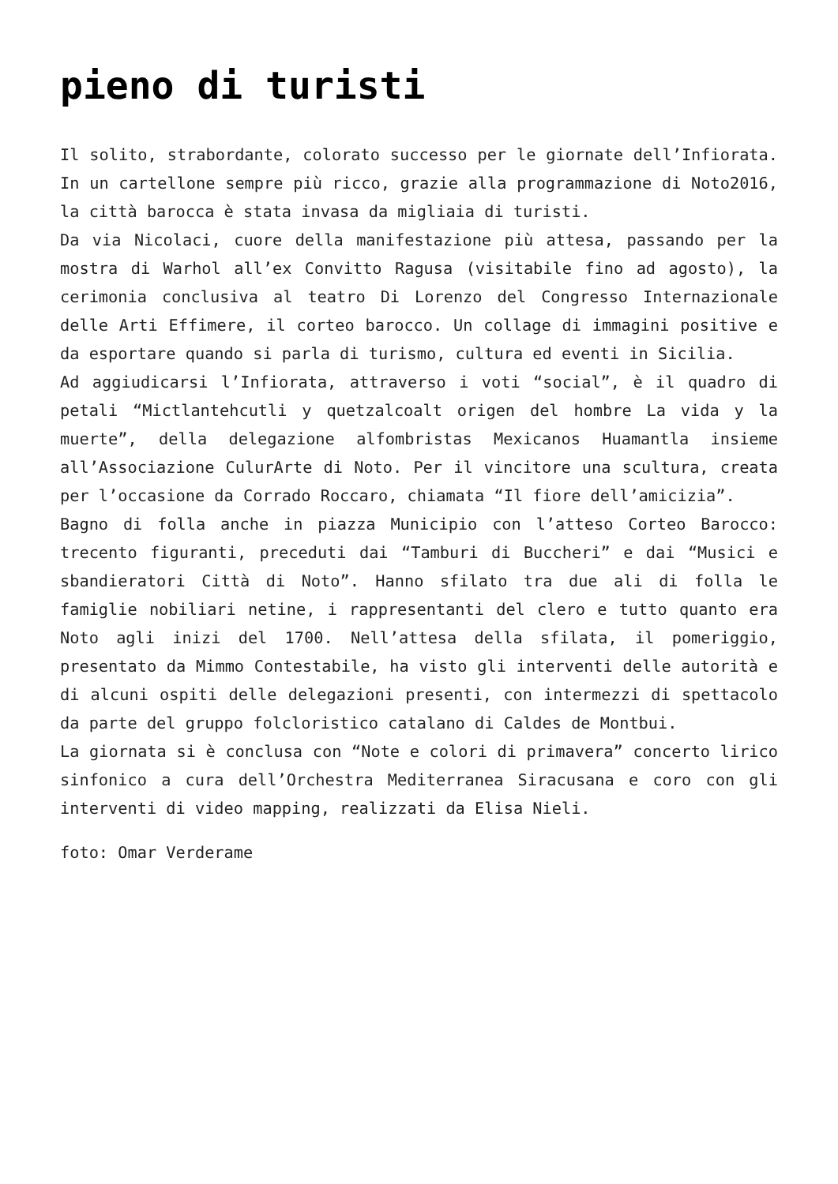pieno di turisti
Il solito, strabordante, colorato successo per le giornate dell’Infiorata. In un cartellone sempre più ricco, grazie alla programmazione di Noto2016, la città barocca è stata invasa da migliaia di turisti.
Da via Nicolaci, cuore della manifestazione più attesa, passando per la mostra di Warhol all’ex Convitto Ragusa (visitabile fino ad agosto), la cerimonia conclusiva al teatro Di Lorenzo del Congresso Internazionale delle Arti Effimere, il corteo barocco. Un collage di immagini positive e da esportare quando si parla di turismo, cultura ed eventi in Sicilia.
Ad aggiudicarsi l’Infiorata, attraverso i voti “social”, è il quadro di petali “Mictlantehcutli y quetzalcoalt origen del hombre La vida y la muerte”, della delegazione alfombristas Mexicanos Huamantla insieme all’Associazione CulurArte di Noto. Per il vincitore una scultura, creata per l’occasione da Corrado Roccaro, chiamata “Il fiore dell’amicizia”.
Bagno di folla anche in piazza Municipio con l’atteso Corteo Barocco: trecento figuranti, preceduti dai “Tamburi di Buccheri” e dai “Musici e sbandieratori Città di Noto”. Hanno sfilato tra due ali di folla le famiglie nobiliari netine, i rappresentanti del clero e tutto quanto era Noto agli inizi del 1700. Nell’attesa della sfilata, il pomeriggio, presentato da Mimmo Contestabile, ha visto gli interventi delle autorità e di alcuni ospiti delle delegazioni presenti, con intermezzi di spettacolo da parte del gruppo folcloristico catalano di Caldes de Montbui.
La giornata si è conclusa con “Note e colori di primavera” concerto lirico sinfonico a cura dell’Orchestra Mediterranea Siracusana e coro con gli interventi di video mapping, realizzati da Elisa Nieli.
foto: Omar Verderame